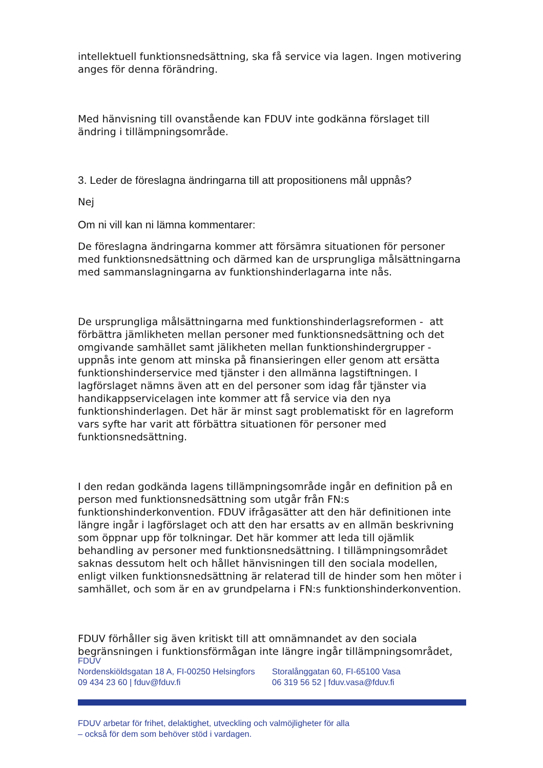intellektuell funktionsnedsättning, ska få service via lagen. Ingen motivering anges för denna förändring.
Med hänvisning till ovanstående kan FDUV inte godkänna förslaget till ändring i tillämpningsområde.
3. Leder de föreslagna ändringarna till att propositionens mål uppnås?
Nej
Om ni vill kan ni lämna kommentarer:
De föreslagna ändringarna kommer att försämra situationen för personer med funktionsnedsättning och därmed kan de ursprungliga målsättningarna med sammanslagningarna av funktionshinderlagarna inte nås.
De ursprungliga målsättningarna med funktionshinderlagsreformen - att förbättra jämlikheten mellan personer med funktionsnedsättning och det omgivande samhället samt jälikheten mellan funktionshindergrupper - uppnås inte genom att minska på finansieringen eller genom att ersätta funktionshinderservice med tjänster i den allmänna lagstiftningen. I lagförslaget nämns även att en del personer som idag får tjänster via handikappservicelagen inte kommer att få service via den nya funktionshinderlagen. Det här är minst sagt problematiskt för en lagreform vars syfte har varit att förbättra situationen för personer med funktionsnedsättning.
I den redan godkända lagens tillämpningsområde ingår en definition på en person med funktionsnedsättning som utgår från FN:s funktionshinderkonvention. FDUV ifrågasätter att den här definitionen inte längre ingår i lagförslaget och att den har ersatts av en allmän beskrivning som öppnar upp för tolkningar. Det här kommer att leda till ojämlik behandling av personer med funktionsnedsättning. I tillämpningsområdet saknas dessutom helt och hållet hänvisningen till den sociala modellen, enligt vilken funktionsnedsättning är relaterad till de hinder som hen möter i samhället, och som är en av grundpelarna i FN:s funktionshinderkonvention.
FDUV förhåller sig även kritiskt till att omnämnandet av den sociala begränsningen i funktionsförmågan inte längre ingår tillämpningsområdet,
FDUV
Nordenskiöldsgatan 18 A, FI-00250 Helsingfors
09 434 23 60 | fduv@fduv.fi
Storalånggatan 60, FI-65100 Vasa
06 319 56 52 | fduv.vasa@fduv.fi
FDUV arbetar för frihet, delaktighet, utveckling och valmöjligheter för alla
– också för dem som behöver stöd i vardagen.